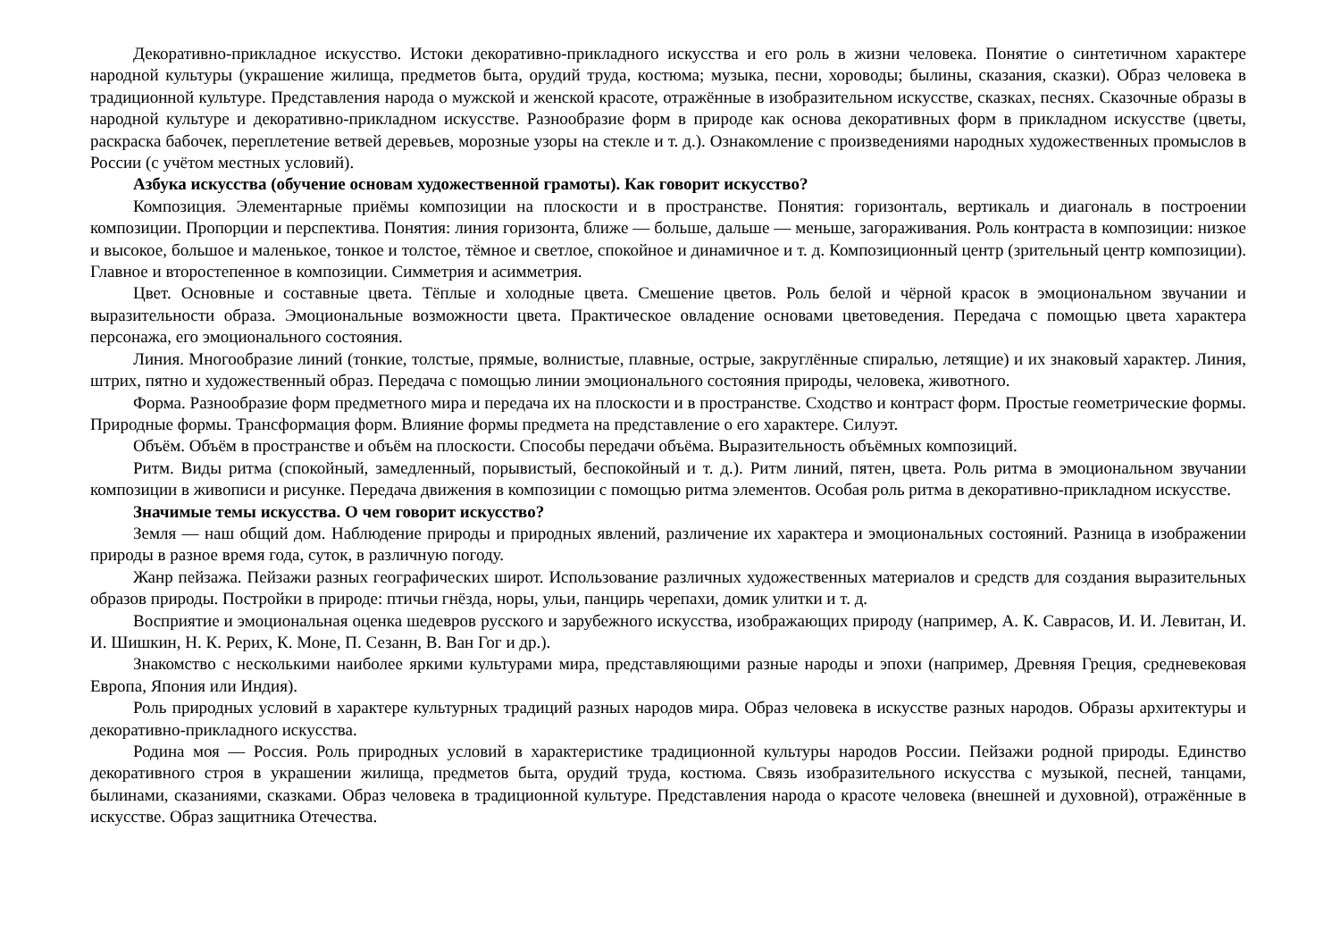Декоративно-прикладное искусство. Истоки декоративно-прикладного искусства и его роль в жизни человека. Понятие о синтетичном характере народной культуры (украшение жилища, предметов быта, орудий труда, костюма; музыка, песни, хороводы; былины, сказания, сказки). Образ человека в традиционной культуре. Представления народа о мужской и женской красоте, отражённые в изобразительном искусстве, сказках, песнях. Сказочные образы в народной культуре и декоративно-прикладном искусстве. Разнообразие форм в природе как основа декоративных форм в прикладном искусстве (цветы, раскраска бабочек, переплетение ветвей деревьев, морозные узоры на стекле и т. д.). Ознакомление с произведениями народных художественных промыслов в России (с учётом местных условий).
Азбука искусства (обучение основам художественной грамоты). Как говорит искусство?
Композиция. Элементарные приёмы композиции на плоскости и в пространстве. Понятия: горизонталь, вертикаль и диагональ в построении композиции. Пропорции и перспектива. Понятия: линия горизонта, ближе — больше, дальше — меньше, загораживания. Роль контраста в композиции: низкое и высокое, большое и маленькое, тонкое и толстое, тёмное и светлое, спокойное и динамичное и т. д. Композиционный центр (зрительный центр композиции). Главное и второстепенное в композиции. Симметрия и асимметрия.
Цвет. Основные и составные цвета. Тёплые и холодные цвета. Смешение цветов. Роль белой и чёрной красок в эмоциональном звучании и выразительности образа. Эмоциональные возможности цвета. Практическое овладение основами цветоведения. Передача с помощью цвета характера персонажа, его эмоционального состояния.
Линия. Многообразие линий (тонкие, толстые, прямые, волнистые, плавные, острые, закруглённые спиралью, летящие) и их знаковый характер. Линия, штрих, пятно и художественный образ. Передача с помощью линии эмоционального состояния природы, человека, животного.
Форма. Разнообразие форм предметного мира и передача их на плоскости и в пространстве. Сходство и контраст форм. Простые геометрические формы. Природные формы. Трансформация форм. Влияние формы предмета на представление о его характере. Силуэт.
Объём. Объём в пространстве и объём на плоскости. Способы передачи объёма. Выразительность объёмных композиций.
Ритм. Виды ритма (спокойный, замедленный, порывистый, беспокойный и т. д.). Ритм линий, пятен, цвета. Роль ритма в эмоциональном звучании композиции в живописи и рисунке. Передача движения в композиции с помощью ритма элементов. Особая роль ритма в декоративно-прикладном искусстве.
Значимые темы искусства. О чем говорит искусство?
Земля — наш общий дом. Наблюдение природы и природных явлений, различение их характера и эмоциональных состояний. Разница в изображении природы в разное время года, суток, в различную погоду.
Жанр пейзажа. Пейзажи разных географических широт. Использование различных художественных материалов и средств для создания выразительных образов природы. Постройки в природе: птичьи гнёзда, норы, ульи, панцирь черепахи, домик улитки и т. д.
Восприятие и эмоциональная оценка шедевров русского и зарубежного искусства, изображающих природу (например, А. К. Саврасов, И. И. Левитан, И. И. Шишкин, Н. К. Рерих, К. Моне, П. Сезанн, В. Ван Гог и др.).
Знакомство с несколькими наиболее яркими культурами мира, представляющими разные народы и эпохи (например, Древняя Греция, средневековая Европа, Япония или Индия).
Роль природных условий в характере культурных традиций разных народов мира. Образ человека в искусстве разных народов. Образы архитектуры и декоративно-прикладного искусства.
Родина моя — Россия. Роль природных условий в характеристике традиционной культуры народов России. Пейзажи родной природы. Единство декоративного строя в украшении жилища, предметов быта, орудий труда, костюма. Связь изобразительного искусства с музыкой, песней, танцами, былинами, сказаниями, сказками. Образ человека в традиционной культуре. Представления народа о красоте человека (внешней и духовной), отражённые в искусстве. Образ защитника Отечества.